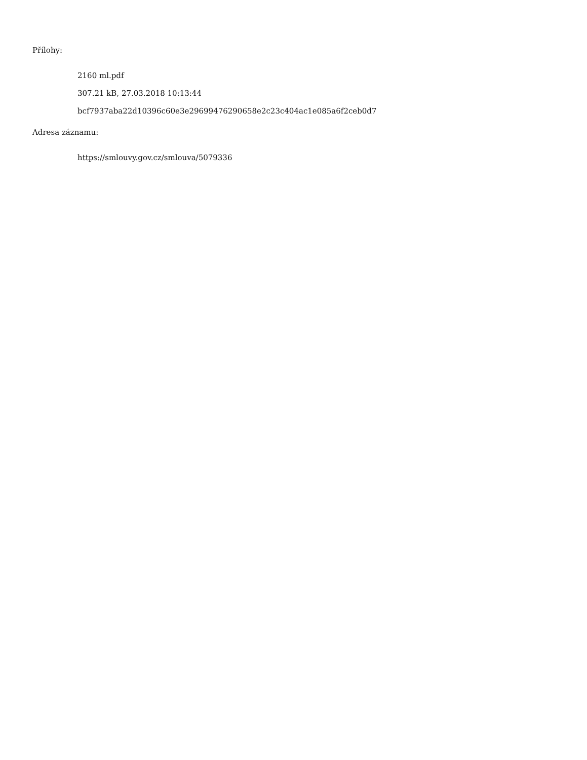Přílohy:
2160 ml.pdf
307.21 kB, 27.03.2018 10:13:44
bcf7937aba22d10396c60e3e29699476290658e2c23c404ac1e085a6f2ceb0d7
Adresa záznamu:
https://smlouvy.gov.cz/smlouva/5079336